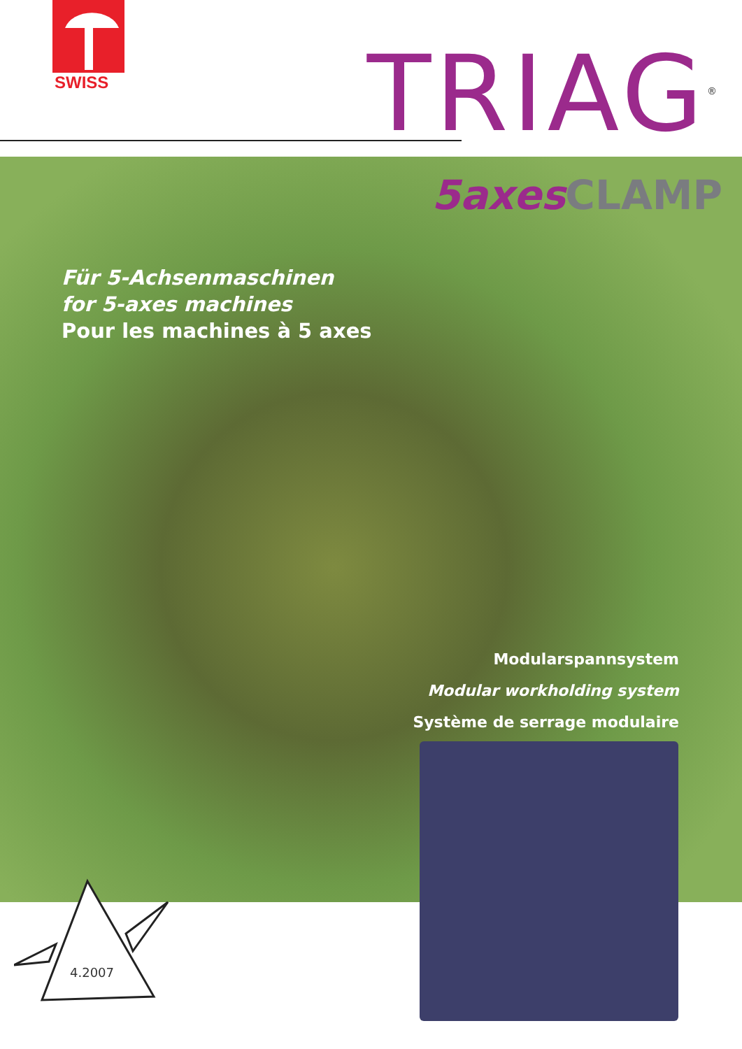SWISS TRIAG<sup>®</sup>
5axes CLAMP
Für 5-Achsenmaschinen
for 5-axes machines
Pour les machines à 5 axes
Modularspannsystem
Modular workholding system
Système de serrage modulaire
4.2007